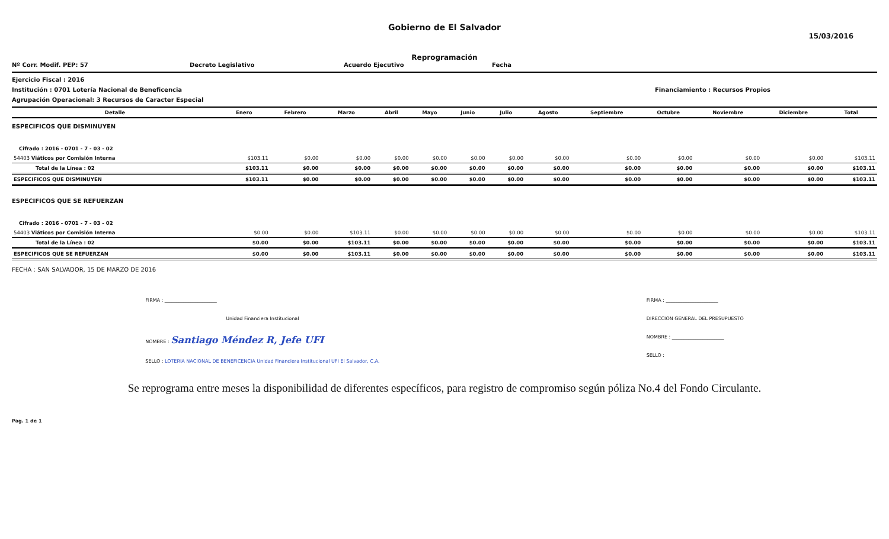Gobierno de El Salvador
15/03/2016
Reprogramación
Nº Corr. Modif. PEP: 57 Decreto Legislativo Acuerdo Ejecutivo Fecha
Ejercicio Fiscal : 2016
Institución : 0701 Lotería Nacional de Beneficencia Financiamiento : Recursos Propios
Agrupación Operacional: 3 Recursos de Caracter Especial
| Detalle | Enero | Febrero | Marzo | Abril | Mayo | Junio | Julio | Agosto | Septiembre | Octubre | Noviembre | Diciembre | Total |
| --- | --- | --- | --- | --- | --- | --- | --- | --- | --- | --- | --- | --- | --- |
| ESPECIFICOS QUE DISMINUYEN | | | | | | | | | | | | | |
| Cifrado : 2016 - 0701 - 7 - 03 - 02 | | | | | | | | | | | | | |
| 54403 Viáticos por Comisión Interna | $103.11 | $0.00 | $0.00 | $0.00 | $0.00 | $0.00 | $0.00 | $0.00 | $0.00 | $0.00 | $0.00 | $0.00 | $103.11 |
| Total de la Línea : 02 | $103.11 | $0.00 | $0.00 | $0.00 | $0.00 | $0.00 | $0.00 | $0.00 | $0.00 | $0.00 | $0.00 | $0.00 | $103.11 |
| ESPECIFICOS QUE DISMINUYEN | $103.11 | $0.00 | $0.00 | $0.00 | $0.00 | $0.00 | $0.00 | $0.00 | $0.00 | $0.00 | $0.00 | $0.00 | $103.11 |
| ESPECIFICOS QUE SE REFUERZAN | | | | | | | | | | | | | |
| Cifrado : 2016 - 0701 - 7 - 03 - 02 | | | | | | | | | | | | | |
| 54403 Viáticos por Comisión Interna | $0.00 | $0.00 | $103.11 | $0.00 | $0.00 | $0.00 | $0.00 | $0.00 | $0.00 | $0.00 | $0.00 | $0.00 | $103.11 |
| Total de la Línea : 02 | $0.00 | $0.00 | $103.11 | $0.00 | $0.00 | $0.00 | $0.00 | $0.00 | $0.00 | $0.00 | $0.00 | $0.00 | $103.11 |
| ESPECIFICOS QUE SE REFUERZAN | $0.00 | $0.00 | $103.11 | $0.00 | $0.00 | $0.00 | $0.00 | $0.00 | $0.00 | $0.00 | $0.00 | $0.00 | $103.11 |
FECHA : SAN SALVADOR, 15 DE MARZO DE 2016
FIRMA : ______________________
Unidad Financiera Institucional
NOMBRE : Santiago Méndez R, Jefe UFI
SELLO : LOTERIA NACIONAL DE BENEFICENCIA Unidad Financiera Institucional UFI El Salvador, C.A.
FIRMA : ______________________
DIRECCION GENERAL DEL PRESUPUESTO
NOMBRE : ______________________
SELLO :
Se reprograma entre meses la disponibilidad de diferentes específicos, para registro de compromiso según póliza No.4 del Fondo Circulante.
Pag. 1 de 1